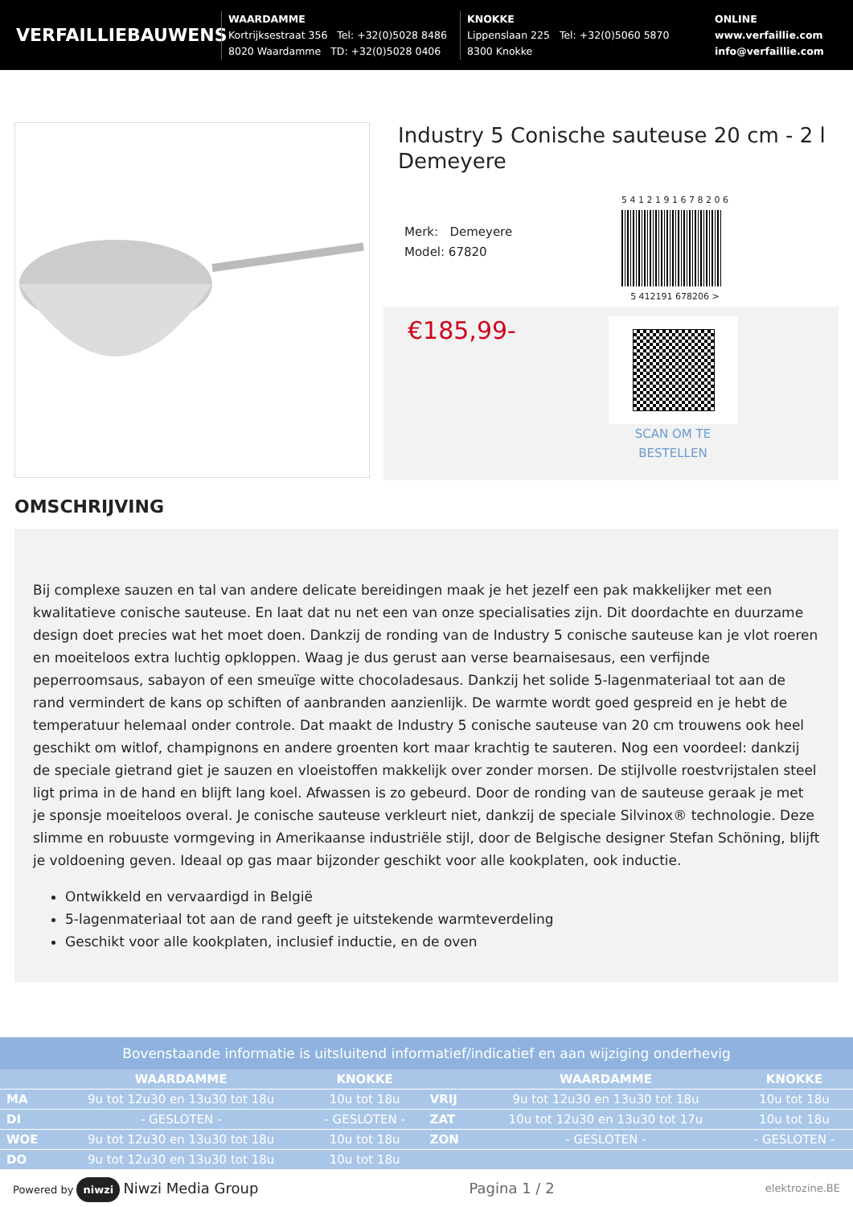VERFAILLIEBAUWENS
WAARDAMME
Kortrijksestraat 356 Tel: +32(0)5028 8486
8020 Waardamme TD: +32(0)5028 0406
KNOKKE
Lippenslaan 225 Tel: +32(0)5060 5870
8300 Knokke
ONLINE
www.verfaillie.com
info@verfaillie.com
Industry 5 Conische sauteuse 20 cm - 2 l Demeyere
Merk: Demeyere
Model: 67820
5 4 1 2 1 9 1 6 7 8 2 0 6
5 412191 678206 >
€185,99-
SCAN OM TE
BESTELLEN
OMSCHRIJVING
Bij complexe sauzen en tal van andere delicate bereidingen maak je het jezelf een pak makkelijker met een kwalitatieve conische sauteuse. En laat dat nu net een van onze specialisaties zijn. Dit doordachte en duurzame design doet precies wat het moet doen. Dankzij de ronding van de Industry 5 conische sauteuse kan je vlot roeren en moeiteloos extra luchtig opkloppen. Waag je dus gerust aan verse bearnaisesaus, een verfijnde peperroomsaus, sabayon of een smeuïge witte chocoladesaus. Dankzij het solide 5-lagenmateriaal tot aan de rand vermindert de kans op schiften of aanbranden aanzienlijk. De warmte wordt goed gespreid en je hebt de temperatuur helemaal onder controle. Dat maakt de Industry 5 conische sauteuse van 20 cm trouwens ook heel geschikt om witlof, champignons en andere groenten kort maar krachtig te sauteren. Nog een voordeel: dankzij de speciale gietrand giet je sauzen en vloeistoffen makkelijk over zonder morsen. De stijlvolle roestvrijstalen steel ligt prima in de hand en blijft lang koel. Afwassen is zo gebeurd. Door de ronding van de sauteuse geraak je met je sponsje moeiteloos overal. Je conische sauteuse verkleurt niet, dankzij de speciale Silvinox® technologie. Deze slimme en robuuste vormgeving in Amerikaanse industriële stijl, door de Belgische designer Stefan Schöning, blijft je voldoening geven. Ideaal op gas maar bijzonder geschikt voor alle kookplaten, ook inductie.
Ontwikkeld en vervaardigd in België
5-lagenmateriaal tot aan de rand geeft je uitstekende warmteverdeling
Geschikt voor alle kookplaten, inclusief inductie, en de oven
Bovenstaande informatie is uitsluitend informatief/indicatief en aan wijziging onderhevig
| | WAARDAMME | KNOKKE | | WAARDAMME | KNOKKE |
| --- | --- | --- | --- | --- | --- |
| MA | 9u tot 12u30 en 13u30 tot 18u | 10u tot 18u | VRIJ | 9u tot 12u30 en 13u30 tot 18u | 10u tot 18u |
| DI | - GESLOTEN - | - GESLOTEN - | ZAT | 10u tot 12u30 en 13u30 tot 17u | 10u tot 18u |
| WOE | 9u tot 12u30 en 13u30 tot 18u | 10u tot 18u | ZON | - GESLOTEN - | - GESLOTEN - |
| DO | 9u tot 12u30 en 13u30 tot 18u | 10u tot 18u | | | |
Powered by niwzi Niwzi Media Group
Pagina 1 / 2
elektrozine.BE